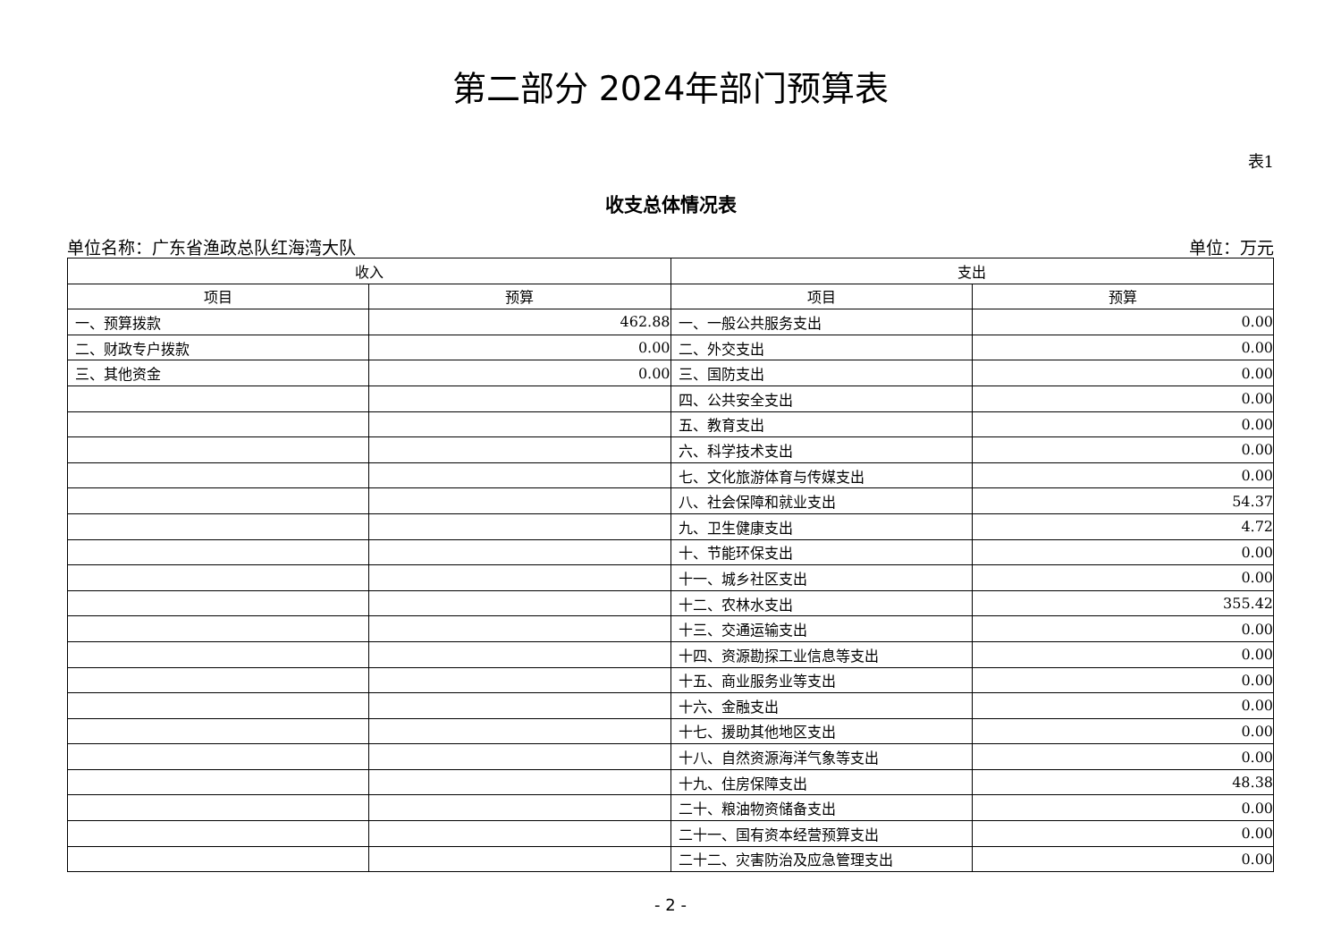第二部分 2024年部门预算表
表1
收支总体情况表
单位名称：广东省渔政总队红海湾大队 单位：万元
| 收入 | | 支出 | |
| --- | --- | --- | --- |
| 项目 | 预算 | 项目 | 预算 |
| 一、预算拨款 | 462.88 | 一、一般公共服务支出 | 0.00 |
| 二、财政专户拨款 | 0.00 | 二、外交支出 | 0.00 |
| 三、其他资金 | 0.00 | 三、国防支出 | 0.00 |
| | | 四、公共安全支出 | 0.00 |
| | | 五、教育支出 | 0.00 |
| | | 六、科学技术支出 | 0.00 |
| | | 七、文化旅游体育与传媒支出 | 0.00 |
| | | 八、社会保障和就业支出 | 54.37 |
| | | 九、卫生健康支出 | 4.72 |
| | | 十、节能环保支出 | 0.00 |
| | | 十一、城乡社区支出 | 0.00 |
| | | 十二、农林水支出 | 355.42 |
| | | 十三、交通运输支出 | 0.00 |
| | | 十四、资源勘探工业信息等支出 | 0.00 |
| | | 十五、商业服务业等支出 | 0.00 |
| | | 十六、金融支出 | 0.00 |
| | | 十七、援助其他地区支出 | 0.00 |
| | | 十八、自然资源海洋气象等支出 | 0.00 |
| | | 十九、住房保障支出 | 48.38 |
| | | 二十、粮油物资储备支出 | 0.00 |
| | | 二十一、国有资本经营预算支出 | 0.00 |
| | | 二十二、灾害防治及应急管理支出 | 0.00 |
- 2 -